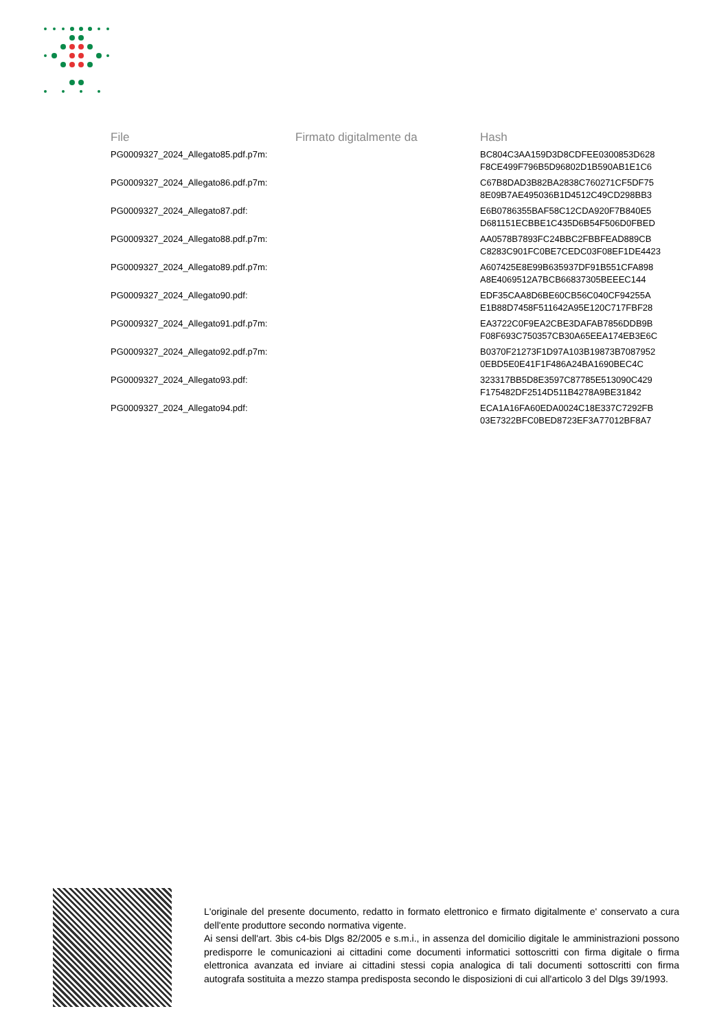| File | Firmato digitalmente da | Hash |
| --- | --- | --- |
| PG0009327_2024_Allegato85.pdf.p7m: | | BC804C3AA159D3D8CDFEE0300853D628 F8CE499F796B5D96802D1B590AB1E1C6 |
| PG0009327_2024_Allegato86.pdf.p7m: | | C67B8DAD3B82BA2838C760271CF5DF75 8E09B7AE495036B1D4512C49CD298BB3 |
| PG0009327_2024_Allegato87.pdf: | | E6B0786355BAF58C12CDA920F7B840E5 D681151ECBBE1C435D6B54F506D0FBED |
| PG0009327_2024_Allegato88.pdf.p7m: | | AA0578B7893FC24BBC2FBBFEAD889CB C8283C901FC0BE7CEDC03F08EF1DE4423 |
| PG0009327_2024_Allegato89.pdf.p7m: | | A607425E8E99B635937DF91B551CFA898 A8E4069512A7BCB66837305BEEEC144 |
| PG0009327_2024_Allegato90.pdf: | | EDF35CAA8D6BE60CB56C040CF94255A E1B88D7458F511642A95E120C717FBF28 |
| PG0009327_2024_Allegato91.pdf.p7m: | | EA3722C0F9EA2CBE3DAFAB7856DDB9B F08F693C750357CB30A65EEA174EB3E6C |
| PG0009327_2024_Allegato92.pdf.p7m: | | B0370F21273F1D97A103B19873B7087952 0EBD5E0E41F1F486A24BA1690BEC4C |
| PG0009327_2024_Allegato93.pdf: | | 323317BB5D8E3597C87785E513090C429 F175482DF2514D511B4278A9BE31842 |
| PG0009327_2024_Allegato94.pdf: | | ECA1A16FA60EDA0024C18E337C7292FB 03E7322BFC0BED8723EF3A77012BF8A7 |
L'originale del presente documento, redatto in formato elettronico e firmato digitalmente e' conservato a cura dell'ente produttore secondo normativa vigente.
Ai sensi dell'art. 3bis c4-bis Dlgs 82/2005 e s.m.i., in assenza del domicilio digitale le amministrazioni possono predisporre le comunicazioni ai cittadini come documenti informatici sottoscritti con firma digitale o firma elettronica avanzata ed inviare ai cittadini stessi copia analogica di tali documenti sottoscritti con firma autografa sostituita a mezzo stampa predisposta secondo le disposizioni di cui all'articolo 3 del Dlgs 39/1993.